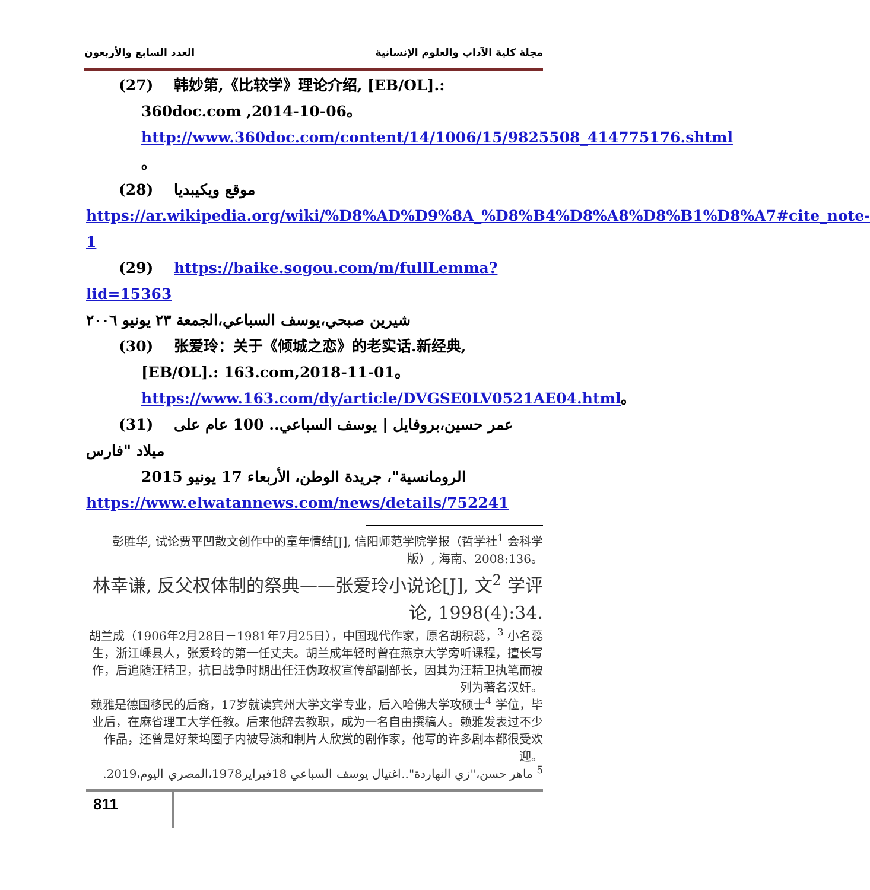العدد السابع والأربعون مجلة كلية الآداب والعلوم الإنسانية
(27) 韩妙第,《比较学》理论介绍, [EB/OL].:
360doc.com ,2014-10-06。
http://www.360doc.com/content/14/1006/15/9825508_414775176.shtml 。
(28) موقع ويكيبديا
https://ar.wikipedia.org/wiki/%D8%AD%D9%8A_%D8%B4%D8%A8%D8%B1%D8%A7#cite_note-1
(29) https://baike.sogou.com/m/fullLemma?lid=15363
شيرين صبحي،يوسف السباعي،الجمعة ٢٣ يونيو ٢٠٠٦
(30) 张爱玲：关于《倾城之恋》的老实话.新经典,
[EB/OL].: 163.com,2018-11-01。
https://www.163.com/dy/article/DVGSE0LV0521AE04.html。
(31) عمر حسين،بروفايل | يوسف السباعي.. 100 عام على ميلاد "فارس
الرومانسية"، جريدة الوطن، الأربعاء 17 يونيو 2015
https://www.elwatannews.com/news/details/752241
彭胜华, 试论贾平凹散文创作中的童年情结[J], 信阳师范学院学报（哲学社<sup>1</sup> 会科学版）, 海南、2008:136。
林幸谦, 反父权体制的祭典——张爱玲小说论[J], 文<sup>2</sup> 学评论, 1998(4):34.
胡兰成（1906年2月28日－1981年7月25日），中国现代作家，原名胡积蕊，<sup>3</sup> 小名蕊生，浙江嵊县人，张爱玲的第一任丈夫。胡兰成年轻时曾在燕京大学旁听课程，擅长写作，后追随汪精卫，抗日战争时期出任汪伪政权宣传部副部长，因其为汪精卫执笔而被列为著名汉奸。
赖雅是德国移民的后裔，17岁就读宾州大学文学专业，后入哈佛大学攻硕士<sup>4</sup> 学位，毕业后，在麻省理工大学任教。后来他辞去教职，成为一名自由撰稿人。赖雅发表过不少作品，还曾是好莱坞圈子内被导演和制片人欣赏的剧作家，他写的许多剧本都很受欢迎。
<sup>5</sup> ماهر حسن،"زي النهاردة"..اغتيال يوسف السباعي 18فبراير1978،المصري اليوم،2019.
811